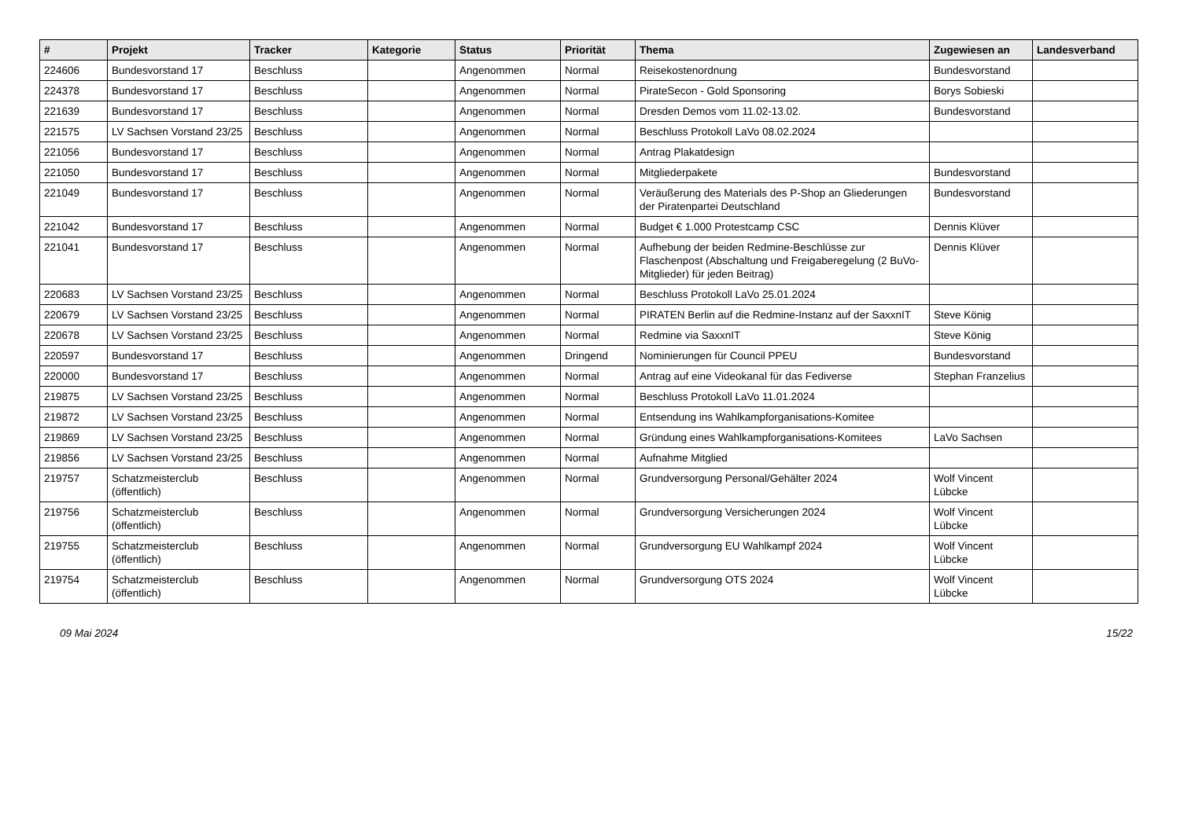| # | Projekt | Tracker | Kategorie | Status | Priorität | Thema | Zugewiesen an | Landesverband |
| --- | --- | --- | --- | --- | --- | --- | --- | --- |
| 224606 | Bundesvorstand 17 | Beschluss | | Angenommen | Normal | Reisekostenordnung | Bundesvorstand | |
| 224378 | Bundesvorstand 17 | Beschluss | | Angenommen | Normal | PirateSecon - Gold Sponsoring | Borys Sobieski | |
| 221639 | Bundesvorstand 17 | Beschluss | | Angenommen | Normal | Dresden Demos vom 11.02-13.02. | Bundesvorstand | |
| 221575 | LV Sachsen Vorstand 23/25 | Beschluss | | Angenommen | Normal | Beschluss Protokoll LaVo 08.02.2024 | | |
| 221056 | Bundesvorstand 17 | Beschluss | | Angenommen | Normal | Antrag Plakatdesign | | |
| 221050 | Bundesvorstand 17 | Beschluss | | Angenommen | Normal | Mitgliederpakete | Bundesvorstand | |
| 221049 | Bundesvorstand 17 | Beschluss | | Angenommen | Normal | Veräußerung des Materials des P-Shop an Gliederungen der Piratenpartei Deutschland | Bundesvorstand | |
| 221042 | Bundesvorstand 17 | Beschluss | | Angenommen | Normal | Budget € 1.000 Protestcamp CSC | Dennis Klüver | |
| 221041 | Bundesvorstand 17 | Beschluss | | Angenommen | Normal | Aufhebung der beiden Redmine-Beschlüsse zur Flaschenpost (Abschaltung und Freigaberegelung (2 BuVo-Mitglieder) für jeden Beitrag) | Dennis Klüver | |
| 220683 | LV Sachsen Vorstand 23/25 | Beschluss | | Angenommen | Normal | Beschluss Protokoll LaVo 25.01.2024 | | |
| 220679 | LV Sachsen Vorstand 23/25 | Beschluss | | Angenommen | Normal | PIRATEN Berlin auf die Redmine-Instanz auf der SaxxnIT | Steve König | |
| 220678 | LV Sachsen Vorstand 23/25 | Beschluss | | Angenommen | Normal | Redmine via SaxxnIT | Steve König | |
| 220597 | Bundesvorstand 17 | Beschluss | | Angenommen | Dringend | Nominierungen für Council PPEU | Bundesvorstand | |
| 220000 | Bundesvorstand 17 | Beschluss | | Angenommen | Normal | Antrag auf eine Videokanal für das Fediverse | Stephan Franzelius | |
| 219875 | LV Sachsen Vorstand 23/25 | Beschluss | | Angenommen | Normal | Beschluss Protokoll LaVo 11.01.2024 | | |
| 219872 | LV Sachsen Vorstand 23/25 | Beschluss | | Angenommen | Normal | Entsendung ins Wahlkampforganisations-Komitee | | |
| 219869 | LV Sachsen Vorstand 23/25 | Beschluss | | Angenommen | Normal | Gründung eines Wahlkampforganisations-Komitees | LaVo Sachsen | |
| 219856 | LV Sachsen Vorstand 23/25 | Beschluss | | Angenommen | Normal | Aufnahme Mitglied | | |
| 219757 | Schatzmeisterclub (öffentlich) | Beschluss | | Angenommen | Normal | Grundversorgung Personal/Gehälter 2024 | Wolf Vincent Lübcke | |
| 219756 | Schatzmeisterclub (öffentlich) | Beschluss | | Angenommen | Normal | Grundversorgung Versicherungen 2024 | Wolf Vincent Lübcke | |
| 219755 | Schatzmeisterclub (öffentlich) | Beschluss | | Angenommen | Normal | Grundversorgung EU Wahlkampf 2024 | Wolf Vincent Lübcke | |
| 219754 | Schatzmeisterclub (öffentlich) | Beschluss | | Angenommen | Normal | Grundversorgung OTS 2024 | Wolf Vincent Lübcke | |
09 Mai 2024 15/22